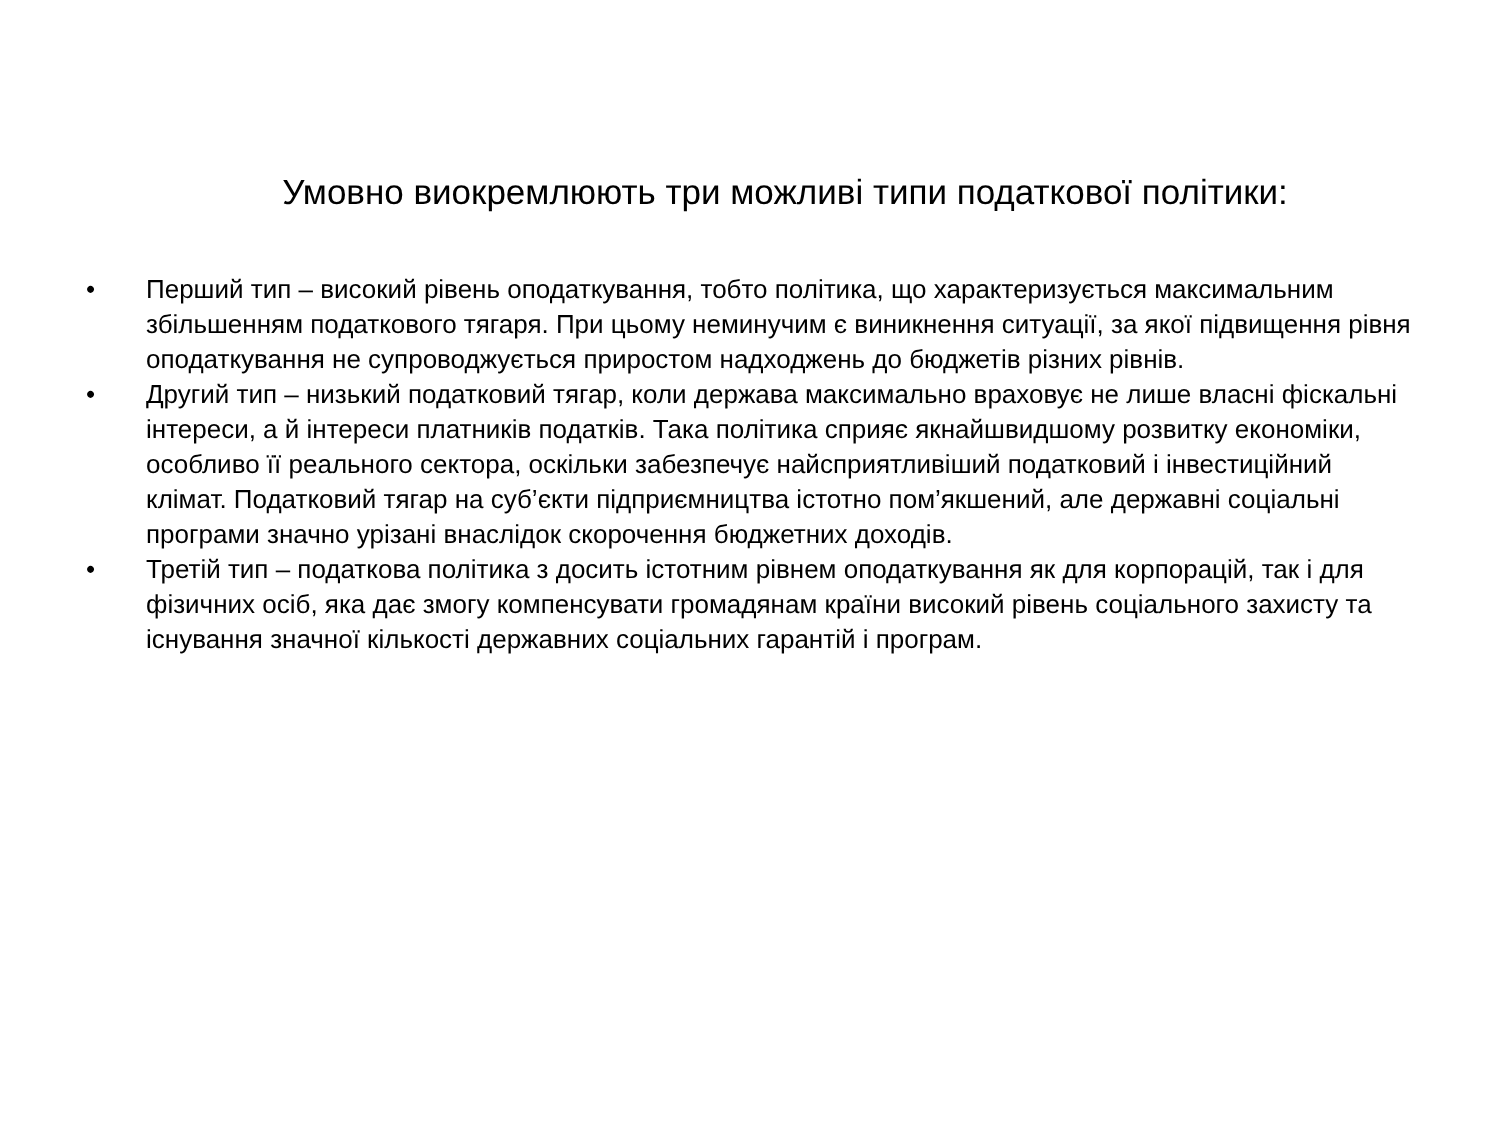Умовно виокремлюють три можливі типи податкової політики:
• Перший тип – високий рівень оподаткування, тобто політика, що характеризується максимальним збільшенням податкового тягаря. При цьому неминучим є виникнення ситуації, за якої підвищення рівня оподаткування не супроводжується приростом надходжень до бюджетів різних рівнів.
• Другий тип – низький податковий тягар, коли держава максимально враховує не лише власні фіскальні інтереси, а й інтереси платників податків. Така політика сприяє якнайшвидшому розвитку економіки, особливо її реального сектора, оскільки забезпечує найсприятливіший податковий і інвестиційний клімат. Податковий тягар на суб’єкти підприємництва істотно пом’якшений, але державні соціальні програми значно урізані внаслідок скорочення бюджетних доходів.
• Третій тип – податкова політика з досить істотним рівнем оподаткування як для корпорацій, так і для фізичних осіб, яка дає змогу компенсувати громадянам країни високий рівень соціального захисту та існування значної кількості державних соціальних гарантій і програм.